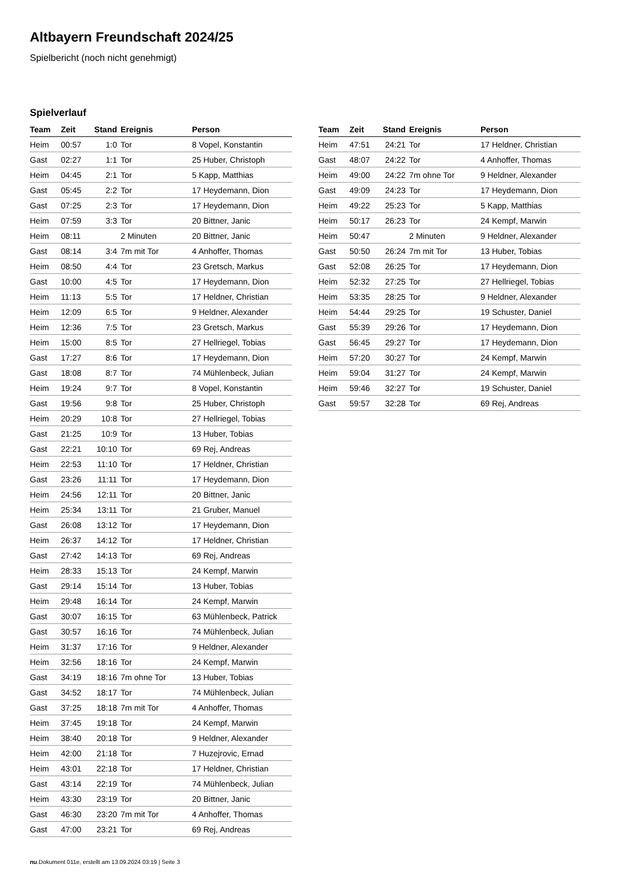Altbayern Freundschaft 2024/25
Spielbericht (noch nicht genehmigt)
Spielverlauf
| Team | Zeit | Stand | Ereignis | Person |
| --- | --- | --- | --- | --- |
| Heim | 00:57 | 1:0 | Tor | 8 Vopel, Konstantin |
| Gast | 02:27 | 1:1 | Tor | 25 Huber, Christoph |
| Heim | 04:45 | 2:1 | Tor | 5 Kapp, Matthias |
| Gast | 05:45 | 2:2 | Tor | 17 Heydemann, Dion |
| Gast | 07:25 | 2:3 | Tor | 17 Heydemann, Dion |
| Heim | 07:59 | 3:3 | Tor | 20 Bittner, Janic |
| Heim | 08:11 | | 2 Minuten | 20 Bittner, Janic |
| Gast | 08:14 | 3:4 | 7m mit Tor | 4 Anhoffer, Thomas |
| Heim | 08:50 | 4:4 | Tor | 23 Gretsch, Markus |
| Gast | 10:00 | 4:5 | Tor | 17 Heydemann, Dion |
| Heim | 11:13 | 5:5 | Tor | 17 Heldner, Christian |
| Heim | 12:09 | 6:5 | Tor | 9 Heldner, Alexander |
| Heim | 12:36 | 7:5 | Tor | 23 Gretsch, Markus |
| Heim | 15:00 | 8:5 | Tor | 27 Hellriegel, Tobias |
| Gast | 17:27 | 8:6 | Tor | 17 Heydemann, Dion |
| Gast | 18:08 | 8:7 | Tor | 74 Mühlenbeck, Julian |
| Heim | 19:24 | 9:7 | Tor | 8 Vopel, Konstantin |
| Gast | 19:56 | 9:8 | Tor | 25 Huber, Christoph |
| Heim | 20:29 | 10:8 | Tor | 27 Hellriegel, Tobias |
| Gast | 21:25 | 10:9 | Tor | 13 Huber, Tobias |
| Gast | 22:21 | 10:10 | Tor | 69 Rej, Andreas |
| Heim | 22:53 | 11:10 | Tor | 17 Heldner, Christian |
| Gast | 23:26 | 11:11 | Tor | 17 Heydemann, Dion |
| Heim | 24:56 | 12:11 | Tor | 20 Bittner, Janic |
| Heim | 25:34 | 13:11 | Tor | 21 Gruber, Manuel |
| Gast | 26:08 | 13:12 | Tor | 17 Heydemann, Dion |
| Heim | 26:37 | 14:12 | Tor | 17 Heldner, Christian |
| Gast | 27:42 | 14:13 | Tor | 69 Rej, Andreas |
| Heim | 28:33 | 15:13 | Tor | 24 Kempf, Marwin |
| Gast | 29:14 | 15:14 | Tor | 13 Huber, Tobias |
| Heim | 29:48 | 16:14 | Tor | 24 Kempf, Marwin |
| Gast | 30:07 | 16:15 | Tor | 63 Mühlenbeck, Patrick |
| Gast | 30:57 | 16:16 | Tor | 74 Mühlenbeck, Julian |
| Heim | 31:37 | 17:16 | Tor | 9 Heldner, Alexander |
| Heim | 32:56 | 18:16 | Tor | 24 Kempf, Marwin |
| Gast | 34:19 | 18:16 | 7m ohne Tor | 13 Huber, Tobias |
| Gast | 34:52 | 18:17 | Tor | 74 Mühlenbeck, Julian |
| Gast | 37:25 | 18:18 | 7m mit Tor | 4 Anhoffer, Thomas |
| Heim | 37:45 | 19:18 | Tor | 24 Kempf, Marwin |
| Heim | 38:40 | 20:18 | Tor | 9 Heldner, Alexander |
| Heim | 42:00 | 21:18 | Tor | 7 Huzejrovic, Ernad |
| Heim | 43:01 | 22:18 | Tor | 17 Heldner, Christian |
| Gast | 43:14 | 22:19 | Tor | 74 Mühlenbeck, Julian |
| Heim | 43:30 | 23:19 | Tor | 20 Bittner, Janic |
| Gast | 46:30 | 23:20 | 7m mit Tor | 4 Anhoffer, Thomas |
| Gast | 47:00 | 23:21 | Tor | 69 Rej, Andreas |
| Team | Zeit | Stand | Ereignis | Person |
| --- | --- | --- | --- | --- |
| Heim | 47:51 | 24:21 | Tor | 17 Heldner, Christian |
| Gast | 48:07 | 24:22 | Tor | 4 Anhoffer, Thomas |
| Heim | 49:00 | 24:22 | 7m ohne Tor | 9 Heldner, Alexander |
| Gast | 49:09 | 24:23 | Tor | 17 Heydemann, Dion |
| Heim | 49:22 | 25:23 | Tor | 5 Kapp, Matthias |
| Heim | 50:17 | 26:23 | Tor | 24 Kempf, Marwin |
| Heim | 50:47 | | 2 Minuten | 9 Heldner, Alexander |
| Gast | 50:50 | 26:24 | 7m mit Tor | 13 Huber, Tobias |
| Gast | 52:08 | 26:25 | Tor | 17 Heydemann, Dion |
| Heim | 52:32 | 27:25 | Tor | 27 Hellriegel, Tobias |
| Heim | 53:35 | 28:25 | Tor | 9 Heldner, Alexander |
| Heim | 54:44 | 29:25 | Tor | 19 Schuster, Daniel |
| Gast | 55:39 | 29:26 | Tor | 17 Heydemann, Dion |
| Gast | 56:45 | 29:27 | Tor | 17 Heydemann, Dion |
| Heim | 57:20 | 30:27 | Tor | 24 Kempf, Marwin |
| Heim | 59:04 | 31:27 | Tor | 24 Kempf, Marwin |
| Heim | 59:46 | 32:27 | Tor | 19 Schuster, Daniel |
| Gast | 59:57 | 32:28 | Tor | 69 Rej, Andreas |
nu.Dokument 011e, erstellt am 13.09.2024 03:19 | Seite 3